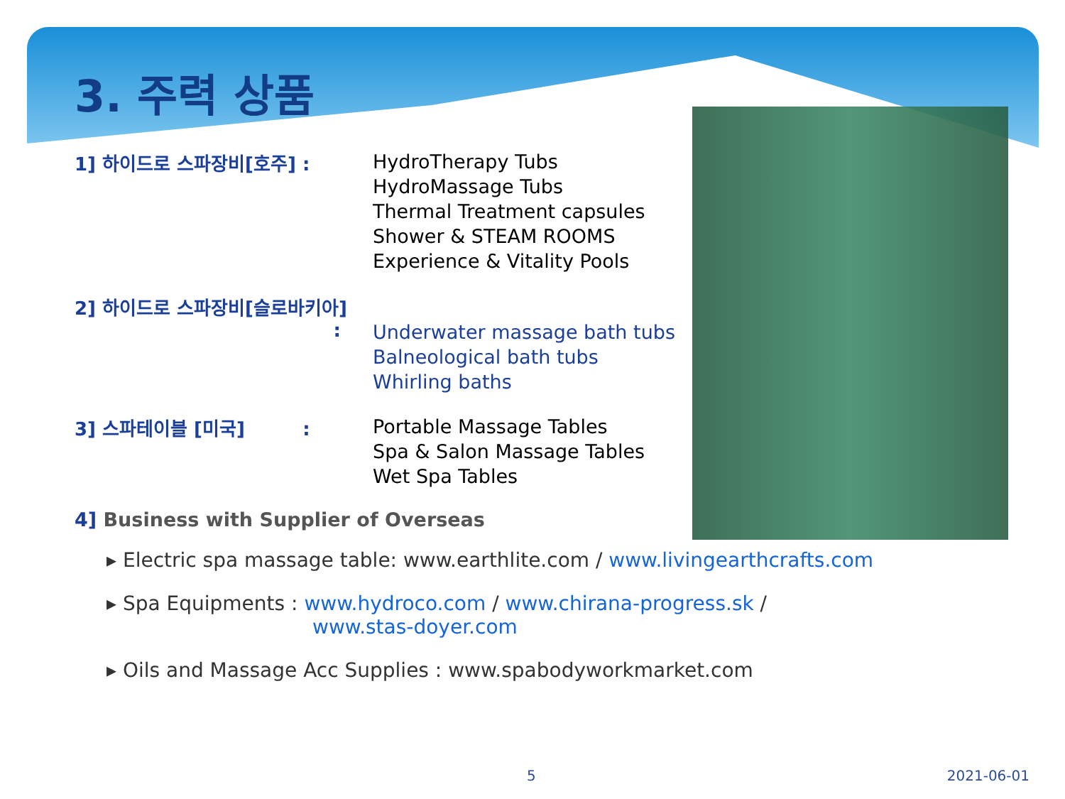3. 주력 상품
1] 하이드로 스파장비[호주] :
HydroTherapy Tubs
HydroMassage Tubs
Thermal Treatment capsules
Shower & STEAM ROOMS
Experience & Vitality Pools
2] 하이드로 스파장비[슬로바키아]
:
Underwater massage bath tubs
Balneological bath tubs
Whirling baths
3] 스파테이블 [미국] :
Portable Massage Tables
Spa & Salon Massage Tables
Wet Spa Tables
4] Business with Supplier of Overseas
▸ Electric spa massage table: www.earthlite.com / www.livingearthcrafts.com
▸ Spa Equipments : www.hydroco.com / www.chirana-progress.sk /
www.stas-doyer.com
▸ Oils and Massage Acc Supplies : www.spabodyworkmarket.com
5 2021-06-01